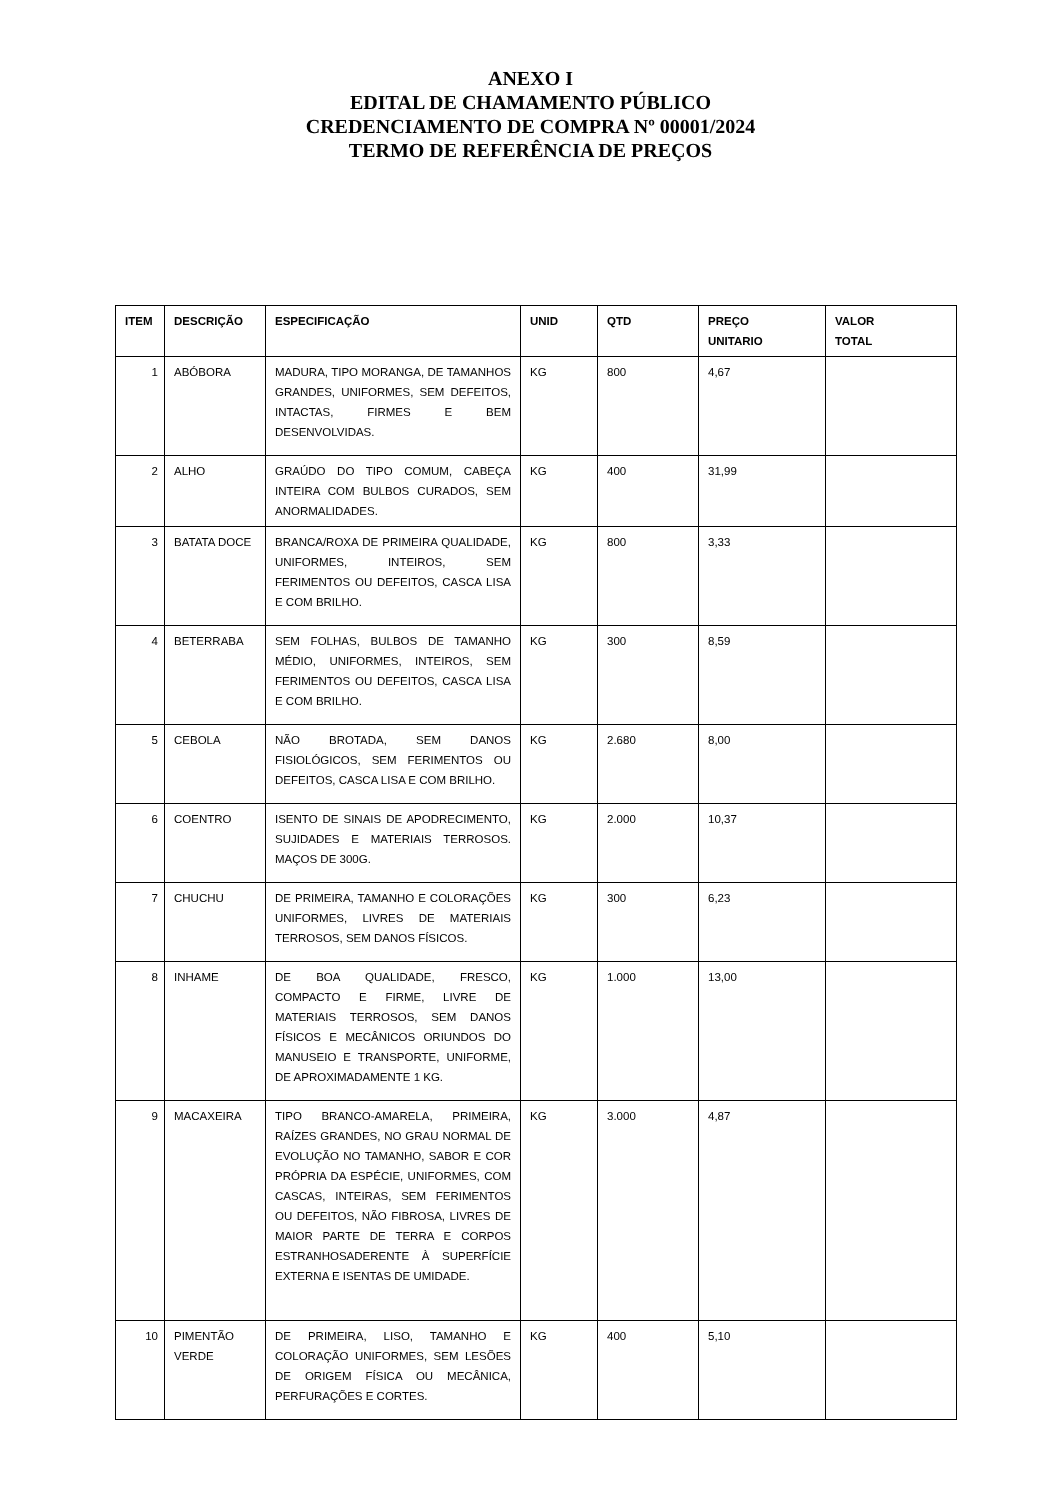ANEXO I
EDITAL DE CHAMAMENTO PÚBLICO
CREDENCIAMENTO DE COMPRA Nº 00001/2024
TERMO DE REFERÊNCIA DE PREÇOS
| ITEM | DESCRIÇÃO | ESPECIFICAÇÃO | UNID | QTD | PREÇO UNITARIO | VALOR TOTAL |
| --- | --- | --- | --- | --- | --- | --- |
| 1 | ABÓBORA | MADURA, TIPO MORANGA, DE TAMANHOS GRANDES, UNIFORMES, SEM DEFEITOS, INTACTAS, FIRMES E BEM DESENVOLVIDAS. | KG | 800 | 4,67 | |
| 2 | ALHO | GRAÚDO DO TIPO COMUM, CABEÇA INTEIRA COM BULBOS CURADOS, SEM ANORMALIDADES. | KG | 400 | 31,99 | |
| 3 | BATATA DOCE | BRANCA/ROXA DE PRIMEIRA QUALIDADE, UNIFORMES, INTEIROS, SEM FERIMENTOS OU DEFEITOS, CASCA LISA E COM BRILHO. | KG | 800 | 3,33 | |
| 4 | BETERRABA | SEM FOLHAS, BULBOS DE TAMANHO MÉDIO, UNIFORMES, INTEIROS, SEM FERIMENTOS OU DEFEITOS, CASCA LISA E COM BRILHO. | KG | 300 | 8,59 | |
| 5 | CEBOLA | NÃO BROTADA, SEM DANOS FISIOLÓGICOS, SEM FERIMENTOS OU DEFEITOS, CASCA LISA E COM BRILHO. | KG | 2.680 | 8,00 | |
| 6 | COENTRO | ISENTO DE SINAIS DE APODRECIMENTO, SUJIDADES E MATERIAIS TERROSOS. MAÇOS DE 300G. | KG | 2.000 | 10,37 | |
| 7 | CHUCHU | DE PRIMEIRA, TAMANHO E COLORAÇÕES UNIFORMES, LIVRES DE MATERIAIS TERROSOS, SEM DANOS FÍSICOS. | KG | 300 | 6,23 | |
| 8 | INHAME | DE BOA QUALIDADE, FRESCO, COMPACTO E FIRME, LIVRE DE MATERIAIS TERROSOS, SEM DANOS FÍSICOS E MECÂNICOS ORIUNDOS DO MANUSEIO E TRANSPORTE, UNIFORME, DE APROXIMADAMENTE 1 KG. | KG | 1.000 | 13,00 | |
| 9 | MACAXEIRA | TIPO BRANCO-AMARELA, PRIMEIRA, RAÍZES GRANDES, NO GRAU NORMAL DE EVOLUÇÃO NO TAMANHO, SABOR E COR PRÓPRIA DA ESPÉCIE, UNIFORMES, COM CASCAS, INTEIRAS, SEM FERIMENTOS OU DEFEITOS, NÃO FIBROSA, LIVRES DE MAIOR PARTE DE TERRA E CORPOS ESTRANHOSADERENTE À SUPERFÍCIE EXTERNA E ISENTAS DE UMIDADE. | KG | 3.000 | 4,87 | |
| 10 | PIMENTÃO VERDE | DE PRIMEIRA, LISO, TAMANHO E COLORAÇÃO UNIFORMES, SEM LESÕES DE ORIGEM FÍSICA OU MECÂNICA, PERFURAÇÕES E CORTES. | KG | 400 | 5,10 | |